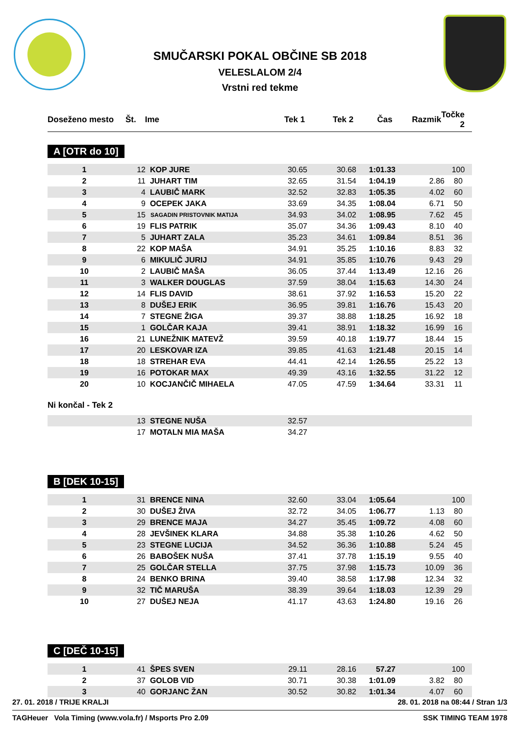SMUČARSKI POKAL OBČINE SB 2018
VELESLALOM 2/4
Vrstni red tekme
| Doseženo mesto | Št. | Ime | Tek 1 | Tek 2 | Čas | Razmik | Točke 2 |
| --- | --- | --- | --- | --- | --- | --- | --- |
A [OTR do 10]
| 1 | 12 | KOP JURE | 30.65 | 30.68 | 1:01.33 | | 100 |
| 2 | 11 | JUHART TIM | 32.65 | 31.54 | 1:04.19 | 2.86 | 80 |
| 3 | 4 | LAUBIČ MARK | 32.52 | 32.83 | 1:05.35 | 4.02 | 60 |
| 4 | 9 | OCEPEK JAKA | 33.69 | 34.35 | 1:08.04 | 6.71 | 50 |
| 5 | 15 | SAGADIN PRISTOVNIK MATIJA | 34.93 | 34.02 | 1:08.95 | 7.62 | 45 |
| 6 | 19 | FLIS PATRIK | 35.07 | 34.36 | 1:09.43 | 8.10 | 40 |
| 7 | 5 | JUHART ZALA | 35.23 | 34.61 | 1:09.84 | 8.51 | 36 |
| 8 | 22 | KOP MAŠA | 34.91 | 35.25 | 1:10.16 | 8.83 | 32 |
| 9 | 6 | MIKULIČ JURIJ | 34.91 | 35.85 | 1:10.76 | 9.43 | 29 |
| 10 | 2 | LAUBIČ MAŠA | 36.05 | 37.44 | 1:13.49 | 12.16 | 26 |
| 11 | 3 | WALKER DOUGLAS | 37.59 | 38.04 | 1:15.63 | 14.30 | 24 |
| 12 | 14 | FLIS DAVID | 38.61 | 37.92 | 1:16.53 | 15.20 | 22 |
| 13 | 8 | DUŠEJ ERIK | 36.95 | 39.81 | 1:16.76 | 15.43 | 20 |
| 14 | 7 | STEGNE ŽIGA | 39.37 | 38.88 | 1:18.25 | 16.92 | 18 |
| 15 | 1 | GOLČAR KAJA | 39.41 | 38.91 | 1:18.32 | 16.99 | 16 |
| 16 | 21 | LUNEŽNIK MATEVŽ | 39.59 | 40.18 | 1:19.77 | 18.44 | 15 |
| 17 | 20 | LESKOVAR IZA | 39.85 | 41.63 | 1:21.48 | 20.15 | 14 |
| 18 | 18 | STREHAR EVA | 44.41 | 42.14 | 1:26.55 | 25.22 | 13 |
| 19 | 16 | POTOKAR MAX | 49.39 | 43.16 | 1:32.55 | 31.22 | 12 |
| 20 | 10 | KOCJANČIČ MIHAELA | 47.05 | 47.59 | 1:34.64 | 33.31 | 11 |
Ni končal - Tek 2
| | 13 | STEGNE NUŠA | 32.57 | |
| | 17 | MOTALN MIA MAŠA | 34.27 | |
B [DEK 10-15]
| 1 | 31 | BRENCE NINA | 32.60 | 33.04 | 1:05.64 | | 100 |
| 2 | 30 | DUŠEJ ŽIVA | 32.72 | 34.05 | 1:06.77 | 1.13 | 80 |
| 3 | 29 | BRENCE MAJA | 34.27 | 35.45 | 1:09.72 | 4.08 | 60 |
| 4 | 28 | JEVŠINEK KLARA | 34.88 | 35.38 | 1:10.26 | 4.62 | 50 |
| 5 | 23 | STEGNE LUCIJA | 34.52 | 36.36 | 1:10.88 | 5.24 | 45 |
| 6 | 26 | BABOŠEK NUŠA | 37.41 | 37.78 | 1:15.19 | 9.55 | 40 |
| 7 | 25 | GOLČAR STELLA | 37.75 | 37.98 | 1:15.73 | 10.09 | 36 |
| 8 | 24 | BENKO BRINA | 39.40 | 38.58 | 1:17.98 | 12.34 | 32 |
| 9 | 32 | TIČ MARUŠA | 38.39 | 39.64 | 1:18.03 | 12.39 | 29 |
| 10 | 27 | DUŠEJ NEJA | 41.17 | 43.63 | 1:24.80 | 19.16 | 26 |
C [DEČ 10-15]
| 1 | 41 | ŠPES SVEN | 29.11 | 28.16 | 57.27 | | 100 |
| 2 | 37 | GOLOB VID | 30.71 | 30.38 | 1:01.09 | 3.82 | 80 |
| 3 | 40 | GORJANC ŽAN | 30.52 | 30.82 | 1:01.34 | 4.07 | 60 |
27. 01. 2018 / TRIJE KRALJI 28. 01. 2018 na 08:44 / Stran 1/3
TAGHeuer Vola Timing (www.vola.fr) / Msports Pro 2.09 SSK TIMING TEAM 1978